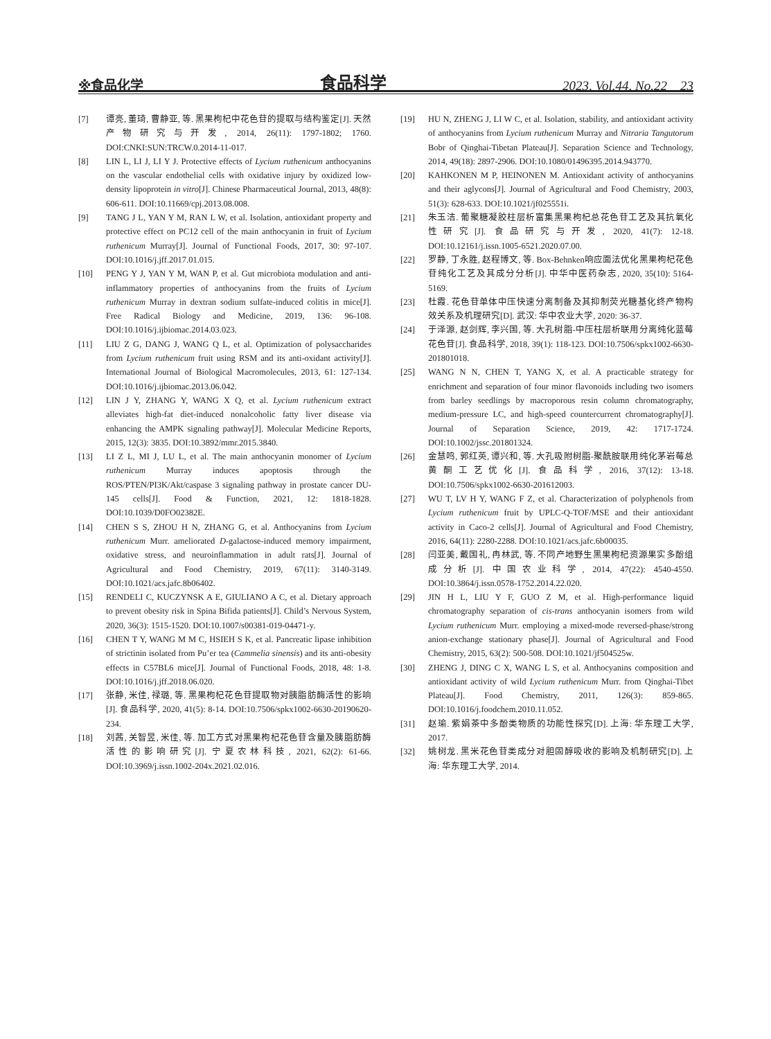※食品化学 食品科学 2023, Vol.44, No.22 23
[7] 谭亮, 董琦, 曹静亚, 等. 黑果枸杞中花色苷的提取与结构鉴定[J]. 天然产物研究与开发, 2014, 26(11): 1797-1802; 1760. DOI:CNKI:SUN:TRCW.0.2014-11-017.
[8] LIN L, LI J, LI Y J. Protective effects of Lycium ruthenicum anthocyanins on the vascular endothelial cells with oxidative injury by oxidized low-density lipoprotein in vitro[J]. Chinese Pharmaceutical Journal, 2013, 48(8): 606-611. DOI:10.11669/cpj.2013.08.008.
[9] TANG J L, YAN Y M, RAN L W, et al. Isolation, antioxidant property and protective effect on PC12 cell of the main anthocyanin in fruit of Lycium ruthenicum Murray[J]. Journal of Functional Foods, 2017, 30: 97-107. DOI:10.1016/j.jff.2017.01.015.
[10] PENG Y J, YAN Y M, WAN P, et al. Gut microbiota modulation and anti-inflammatory properties of anthocyanins from the fruits of Lycium ruthenicum Murray in dextran sodium sulfate-induced colitis in mice[J]. Free Radical Biology and Medicine, 2019, 136: 96-108. DOI:10.1016/j.ijbiomac.2014.03.023.
[11] LIU Z G, DANG J, WANG Q L, et al. Optimization of polysaccharides from Lycium ruthenicum fruit using RSM and its anti-oxidant activity[J]. International Journal of Biological Macromolecules, 2013, 61: 127-134. DOI:10.1016/j.ijbiomac.2013.06.042.
[12] LIN J Y, ZHANG Y, WANG X Q, et al. Lycium ruthenicum extract alleviates high-fat diet-induced nonalcoholic fatty liver disease via enhancing the AMPK signaling pathway[J]. Molecular Medicine Reports, 2015, 12(3): 3835. DOI:10.3892/mmr.2015.3840.
[13] LI Z L, MI J, LU L, et al. The main anthocyanin monomer of Lycium ruthenicum Murray induces apoptosis through the ROS/PTEN/PI3K/Akt/caspase 3 signaling pathway in prostate cancer DU-145 cells[J]. Food & Function, 2021, 12: 1818-1828. DOI:10.1039/D0FO02382E.
[14] CHEN S S, ZHOU H N, ZHANG G, et al. Anthocyanins from Lycium ruthenicum Murr. ameliorated D-galactose-induced memory impairment, oxidative stress, and neuroinflammation in adult rats[J]. Journal of Agricultural and Food Chemistry, 2019, 67(11): 3140-3149. DOI:10.1021/acs.jafc.8b06402.
[15] RENDELI C, KUCZYNSK A E, GIULIANO A C, et al. Dietary approach to prevent obesity risk in Spina Bifida patients[J]. Child’s Nervous System, 2020, 36(3): 1515-1520. DOI:10.1007/s00381-019-04471-y.
[16] CHEN T Y, WANG M M C, HSIEH S K, et al. Pancreatic lipase inhibition of strictinin isolated from Pu’er tea (Cammelia sinensis) and its anti-obesity effects in C57BL6 mice[J]. Journal of Functional Foods, 2018, 48: 1-8. DOI:10.1016/j.jff.2018.06.020.
[17] 张静, 米佳, 禄璐, 等. 黑果枸杞花色苷提取物对胰脂肪酶活性的影响[J]. 食品科学, 2020, 41(5): 8-14. DOI:10.7506/spkx1002-6630-20190620-234.
[18] 刘茜, 关智昱, 米佳, 等. 加工方式对黑果枸杞花色苷含量及胰脂肪酶活性的影响研究[J]. 宁夏农林科技, 2021, 62(2): 61-66. DOI:10.3969/j.issn.1002-204x.2021.02.016.
[19] HU N, ZHENG J, LI W C, et al. Isolation, stability, and antioxidant activity of anthocyanins from Lycium ruthenicum Murray and Nitraria Tangutorum Bobr of Qinghai-Tibetan Plateau[J]. Separation Science and Technology, 2014, 49(18): 2897-2906. DOI:10.1080/01496395.2014.943770.
[20] KAHKONEN M P, HEINONEN M. Antioxidant activity of anthocyanins and their aglycons[J]. Journal of Agricultural and Food Chemistry, 2003, 51(3): 628-633. DOI:10.1021/jf025551i.
[21] 朱玉洁. 葡聚糖凝胶柱层析富集黑果枸杞总花色苷工艺及其抗氧化性研究[J]. 食品研究与开发, 2020, 41(7): 12-18. DOI:10.12161/j.issn.1005-6521.2020.07.00.
[22] 罗静, 丁永胜, 赵程博文, 等. Box-Behnken响应面法优化黑果枸杞花色苷纯化工艺及其成分分析[J]. 中华中医药杂志, 2020, 35(10): 5164-5169.
[23] 杜霞. 花色苷单体中压快速分离制备及其抑制荧光糖基化终产物构效关系及机理研究[D]. 武汉: 华中农业大学, 2020: 36-37.
[24] 于泽源, 赵剑辉, 李兴国, 等. 大孔树脂-中压柱层析联用分离纯化蓝莓花色苷[J]. 食品科学, 2018, 39(1): 118-123. DOI:10.7506/spkx1002-6630-201801018.
[25] WANG N N, CHEN T, YANG X, et al. A practicable strategy for enrichment and separation of four minor flavonoids including two isomers from barley seedlings by macroporous resin column chromatography, medium-pressure LC, and high-speed countercurrent chromatography[J]. Journal of Separation Science, 2019, 42: 1717-1724. DOI:10.1002/jssc.201801324.
[26] 金慧鸣, 郭红英, 谭兴和, 等. 大孔吸附树脂-聚酰胺联用纯化茅岩莓总黄酮工艺优化[J]. 食品科学, 2016, 37(12): 13-18. DOI:10.7506/spkx1002-6630-201612003.
[27] WU T, LV H Y, WANG F Z, et al. Characterization of polyphenols from Lycium ruthenicum fruit by UPLC-Q-TOF/MSE and their antioxidant activity in Caco-2 cells[J]. Journal of Agricultural and Food Chemistry, 2016, 64(11): 2280-2288. DOI:10.1021/acs.jafc.6b00035.
[28] 闫亚美, 戴国礼, 冉林武, 等. 不同产地野生黑果枸杞资源果实多酚组成分析[J]. 中国农业科学, 2014, 47(22): 4540-4550. DOI:10.3864/j.issn.0578-1752.2014.22.020.
[29] JIN H L, LIU Y F, GUO Z M, et al. High-performance liquid chromatography separation of cis-trans anthocyanin isomers from wild Lycium ruthenicum Murr. employing a mixed-mode reversed-phase/strong anion-exchange stationary phase[J]. Journal of Agricultural and Food Chemistry, 2015, 63(2): 500-508. DOI:10.1021/jf504525w.
[30] ZHENG J, DING C X, WANG L S, et al. Anthocyanins composition and antioxidant activity of wild Lycium ruthenicum Murr. from Qinghai-Tibet Plateau[J]. Food Chemistry, 2011, 126(3): 859-865. DOI:10.1016/j.foodchem.2010.11.052.
[31] 赵瑜. 紫娟茶中多酚类物质的功能性探究[D]. 上海: 华东理工大学, 2017.
[32] 姚树龙. 黑米花色苷类成分对胆固醇吸收的影响及机制研究[D]. 上海: 华东理工大学, 2014.